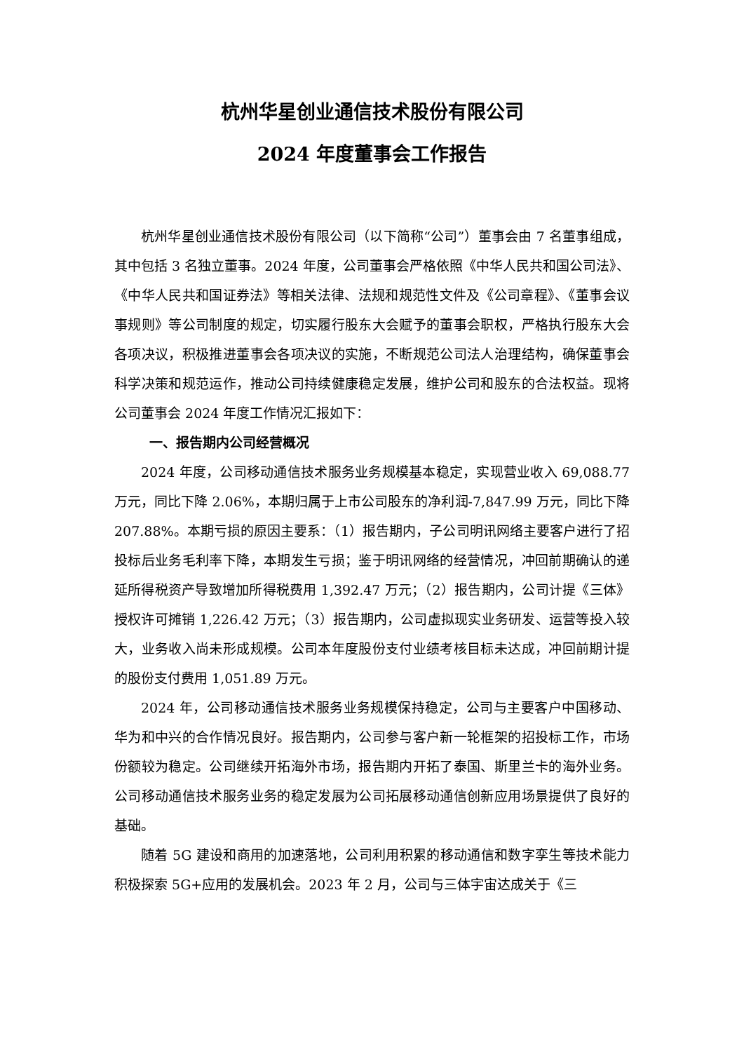杭州华星创业通信技术股份有限公司
2024 年度董事会工作报告
杭州华星创业通信技术股份有限公司（以下简称“公司”）董事会由 7 名董事组成，其中包括 3 名独立董事。2024 年度，公司董事会严格依照《中华人民共和国公司法》、《中华人民共和国证券法》等相关法律、法规和规范性文件及《公司章程》、《董事会议事规则》等公司制度的规定，切实履行股东大会赋予的董事会职权，严格执行股东大会各项决议，积极推进董事会各项决议的实施，不断规范公司法人治理结构，确保董事会科学决策和规范运作，推动公司持续健康稳定发展，维护公司和股东的合法权益。现将公司董事会 2024 年度工作情况汇报如下：
一、报告期内公司经营概况
2024 年度，公司移动通信技术服务业务规模基本稳定，实现营业收入 69,088.77 万元，同比下降 2.06%，本期归属于上市公司股东的净利润-7,847.99 万元，同比下降 207.88%。本期亏损的原因主要系：（1）报告期内，子公司明讯网络主要客户进行了招投标后业务毛利率下降，本期发生亏损；鉴于明讯网络的经营情况，冲回前期确认的递延所得税资产导致增加所得税费用 1,392.47 万元；（2）报告期内，公司计提《三体》授权许可摊销 1,226.42 万元；（3）报告期内，公司虚拟现实业务研发、运营等投入较大，业务收入尚未形成规模。公司本年度股份支付业绩考核目标未达成，冲回前期计提的股份支付费用 1,051.89 万元。
2024 年，公司移动通信技术服务业务规模保持稳定，公司与主要客户中国移动、华为和中兴的合作情况良好。报告期内，公司参与客户新一轮框架的招投标工作，市场份额较为稳定。公司继续开拓海外市场，报告期内开拓了泰国、斯里兰卡的海外业务。公司移动通信技术服务业务的稳定发展为公司拓展移动通信创新应用场景提供了良好的基础。
随着 5G 建设和商用的加速落地，公司利用积累的移动通信和数字孪生等技术能力积极探索 5G+应用的发展机会。2023 年 2 月，公司与三体宇宙达成关于《三